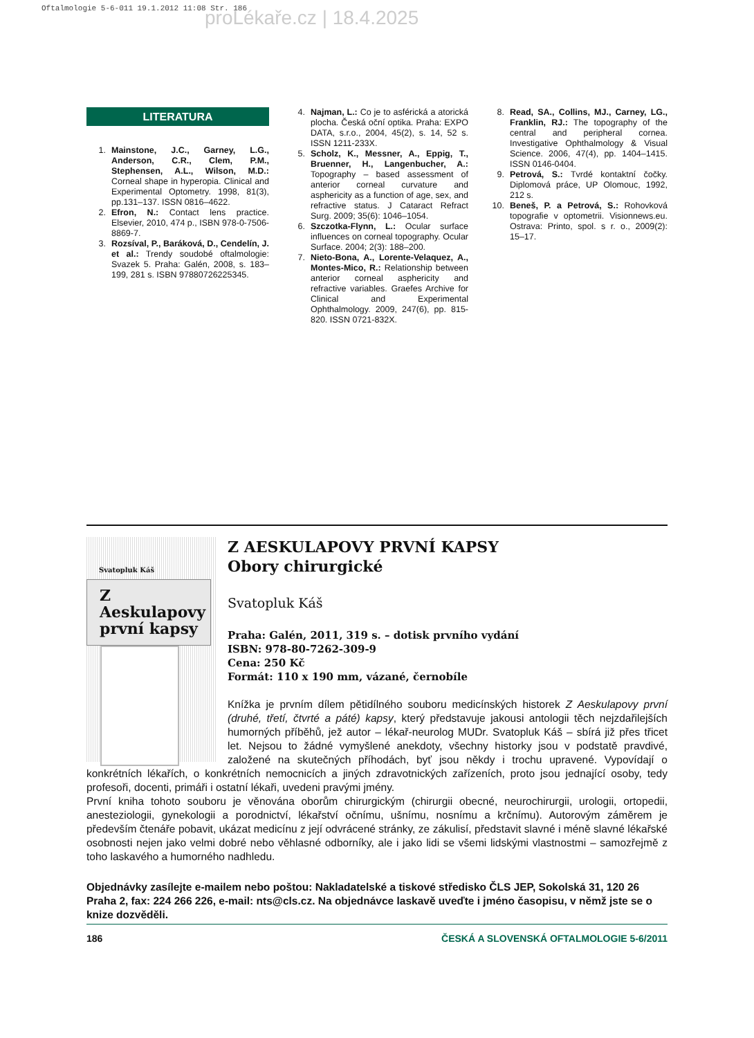Oftalmologie 5-6-011 19.1.2012 11:08 Str. 186
proLékaře.cz | 18.4.2025
LITERATURA
1. Mainstone, J.C., Garney, L.G., Anderson, C.R., Clem, P.M., Stephensen, A.L., Wilson, M.D.: Corneal shape in hyperopia. Clinical and Experimental Optometry. 1998, 81(3), pp.131–137. ISSN 0816–4622.
2. Efron, N.: Contact lens practice. Elsevier, 2010, 474 p., ISBN 978-0-7506-8869-7.
3. Rozsíval, P., Baráková, D., Cendelín, J. et al.: Trendy soudobé oftalmologie: Svazek 5. Praha: Galén, 2008, s. 183–199, 281 s. ISBN 97880726225345.
4. Najman, L.: Co je to asférická a atorická plocha. Česká oční optika. Praha: EXPO DATA, s.r.o., 2004, 45(2), s. 14, 52 s. ISSN 1211-233X.
5. Scholz, K., Messner, A., Eppig, T., Bruenner, H., Langenbucher, A.: Topography – based assessment of anterior corneal curvature and asphericity as a function of age, sex, and refractive status. J Cataract Refract Surg. 2009; 35(6): 1046–1054.
6. Szczotka-Flynn, L.: Ocular surface influences on corneal topography. Ocular Surface. 2004; 2(3): 188–200.
7. Nieto-Bona, A., Lorente-Velaquez, A., Montes-Mico, R.: Relationship between anterior corneal asphericity and refractive variables. Graefes Archive for Clinical and Experimental Ophthalmology. 2009, 247(6), pp. 815-820. ISSN 0721-832X.
8. Read, SA., Collins, MJ., Carney, LG., Franklin, RJ.: The topography of the central and peripheral cornea. Investigative Ophthalmology & Visual Science. 2006, 47(4), pp. 1404–1415. ISSN 0146-0404.
9. Petrová, S.: Tvrdé kontaktní čočky. Diplomová práce, UP Olomouc, 1992, 212 s.
10. Beneš, P. a Petrová, S.: Rohovková topografie v optometrii. Visionnews.eu. Ostrava: Printo, spol. s r. o., 2009(2): 15–17.
Svatopluk Káš
Z Aeskulapovy první kapsy
Z AESKULAPOVY PRVNÍ KAPSY
Obory chirurgické
Svatopluk Káš
Praha: Galén, 2011, 319 s. – dotisk prvního vydání
ISBN: 978-80-7262-309-9
Cena: 250 Kč
Formát: 110 x 190 mm, vázané, černobíle
Knížka je prvním dílem pětidílného souboru medicínských historek Z Aeskulapovy první (druhé, třetí, čtvrté a páté) kapsy, který představuje jakousi antologii těch nejzdařilejších humorných příběhů, jež autor – lékař-neurolog MUDr. Svatopluk Káš – sbírá již přes třicet let. Nejsou to žádné vymyšlené anekdoty, všechny historky jsou v podstatě pravdivé, založené na skutečných příhodách, byť jsou někdy i trochu upravené. Vypovídají o konkrétních lékařích, o konkrétních nemocnicích a jiných zdravotnických zařízeních, proto jsou jednající osoby, tedy profesoři, docenti, primáři i ostatní lékaři, uvedeni pravými jmény.
První kniha tohoto souboru je věnována oborům chirurgickým (chirurgii obecné, neurochirurgii, urologii, ortopedii, anesteziologii, gynekologii a porodnictví, lékařství očnímu, ušnímu, nosnímu a krčnímu). Autorovým záměrem je především čtenáře pobavit, ukázat medicínu z její odvrácené stránky, ze zákulisí, představit slavné i méně slavné lékařské osobnosti nejen jako velmi dobré nebo věhlasné odborníky, ale i jako lidi se všemi lidskými vlastnostmi – samozřejmě z toho laskavého a humorného nadhledu.
Objednávky zasílejte e-mailem nebo poštou: Nakladatelské a tiskové středisko ČLS JEP, Sokolská 31, 120 26 Praha 2, fax: 224 266 226, e-mail: nts@cls.cz. Na objednávce laskavě uveďte i jméno časopisu, v němž jste se o knize dozvěděli.
186 ČESKÁ A SLOVENSKÁ OFTALMOLOGIE 5-6/2011